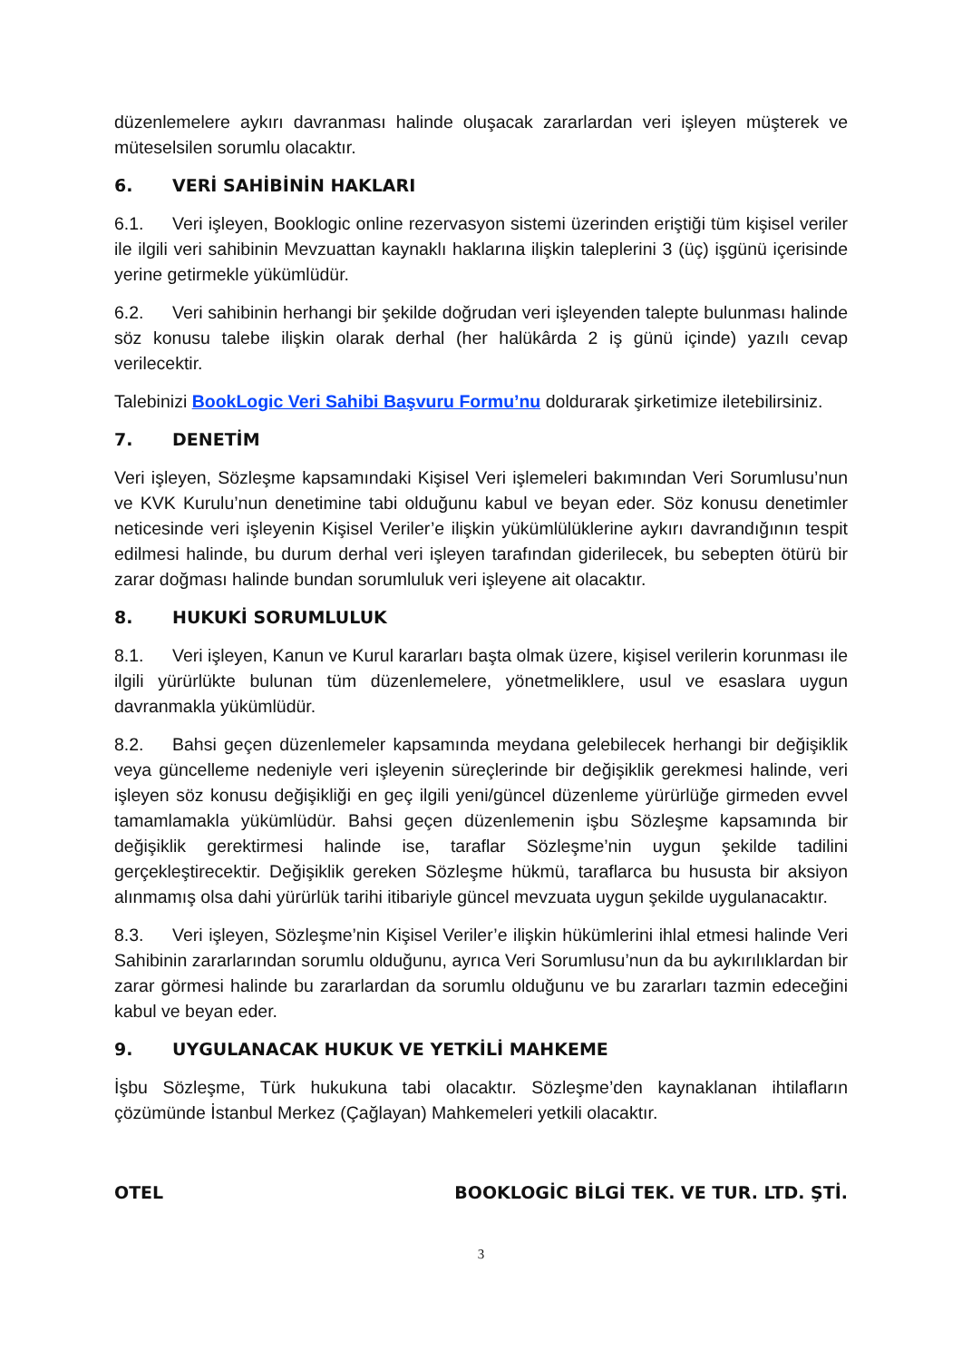düzenlemelere aykırı davranması halinde oluşacak zararlardan veri işleyen müşterek ve müteselsilen sorumlu olacaktır.
6. VERİ SAHİBİNİN HAKLARI
6.1. Veri işleyen, Booklogic online rezervasyon sistemi üzerinden eriştiği tüm kişisel veriler ile ilgili veri sahibinin Mevzuattan kaynaklı haklarına ilişkin taleplerini 3 (üç) işgünü içerisinde yerine getirmekle yükümlüdür.
6.2. Veri sahibinin herhangi bir şekilde doğrudan veri işleyenden talepte bulunması halinde söz konusu talebe ilişkin olarak derhal (her halükârda 2 iş günü içinde) yazılı cevap verilecektir.
Talebinizi BookLogic Veri Sahibi Başvuru Formu’nu doldurarak şirketimize iletebilirsiniz.
7. DENETİM
Veri işleyen, Sözleşme kapsamındaki Kişisel Veri işlemeleri bakımından Veri Sorumlusu’nun ve KVK Kurulu’nun denetimine tabi olduğunu kabul ve beyan eder. Söz konusu denetimler neticesinde veri işleyenin Kişisel Veriler’e ilişkin yükümlülüklerine aykırı davrandığının tespit edilmesi halinde, bu durum derhal veri işleyen tarafından giderilecek, bu sebepten ötürü bir zarar doğması halinde bundan sorumluluk veri işleyene ait olacaktır.
8. HUKUKİ SORUMLULUK
8.1. Veri işleyen, Kanun ve Kurul kararları başta olmak üzere, kişisel verilerin korunması ile ilgili yürürlükte bulunan tüm düzenlemelere, yönetmeliklere, usul ve esaslara uygun davranmakla yükümlüdür.
8.2. Bahsi geçen düzenlemeler kapsamında meydana gelebilecek herhangi bir değişiklik veya güncelleme nedeniyle veri işleyenin süreçlerinde bir değişiklik gerekmesi halinde, veri işleyen söz konusu değişikliği en geç ilgili yeni/güncel düzenleme yürürlüğe girmeden evvel tamamlamakla yükümlüdür. Bahsi geçen düzenlemenin işbu Sözleşme kapsamında bir değişiklik gerektirmesi halinde ise, taraflar Sözleşme’nin uygun şekilde tadilini gerçekleştirecektir. Değişiklik gereken Sözleşme hükmü, taraflarca bu hususta bir aksiyon alınmamış olsa dahi yürürlük tarihi itibariyle güncel mevzuata uygun şekilde uygulanacaktır.
8.3. Veri işleyen, Sözleşme’nin Kişisel Veriler’e ilişkin hükümlerini ihlal etmesi halinde Veri Sahibinin zararlarından sorumlu olduğunu, ayrıca Veri Sorumlusu’nun da bu aykırılıklardan bir zarar görmesi halinde bu zararlardan da sorumlu olduğunu ve bu zararları tazmin edeceğini kabul ve beyan eder.
9. UYGULANACAK HUKUK VE YETKİLİ MAHKEME
İşbu Sözleşme, Türk hukukuna tabi olacaktır. Sözleşme’den kaynaklanan ihtilafların çözümünde İstanbul Merkez (Çağlayan) Mahkemeleri yetkili olacaktır.
OTEL BOOKLOGİC BİLGİ TEK. VE TUR. LTD. ŞTİ.
3